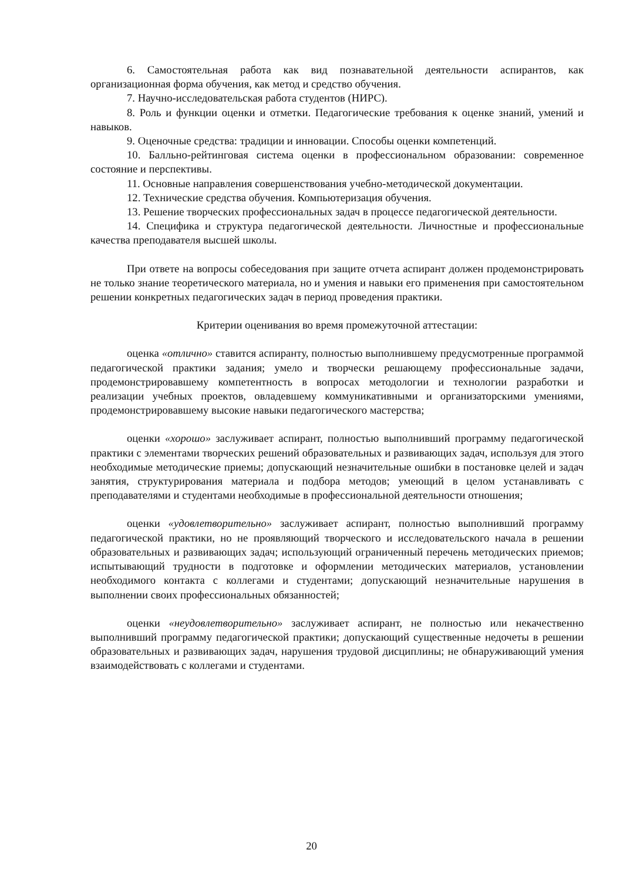6. Самостоятельная работа как вид познавательной деятельности аспирантов, как организационная форма обучения, как метод и средство обучения.
7. Научно-исследовательская работа студентов (НИРС).
8. Роль и функции оценки и отметки. Педагогические требования к оценке знаний, умений и навыков.
9. Оценочные средства: традиции и инновации. Способы оценки компетенций.
10. Балльно-рейтинговая система оценки в профессиональном образовании: современное состояние и перспективы.
11. Основные направления совершенствования учебно-методической документации.
12. Технические средства обучения. Компьютеризация обучения.
13. Решение творческих профессиональных задач в процессе педагогической деятельности.
14. Специфика и структура педагогической деятельности. Личностные и профессиональные качества преподавателя высшей школы.
При ответе на вопросы собеседования при защите отчета аспирант должен продемонстрировать не только знание теоретического материала, но и умения и навыки его применения при самостоятельном решении конкретных педагогических задач в период проведения практики.
Критерии оценивания во время промежуточной аттестации:
оценка «отлично» ставится аспиранту, полностью выполнившему предусмотренные программой педагогической практики задания; умело и творчески решающему профессиональные задачи, продемонстрировавшему компетентность в вопросах методологии и технологии разработки и реализации учебных проектов, овладевшему коммуникативными и организаторскими умениями, продемонстрировавшему высокие навыки педагогического мастерства;
оценки «хорошо» заслуживает аспирант, полностью выполнивший программу педагогической практики с элементами творческих решений образовательных и развивающих задач, используя для этого необходимые методические приемы; допускающий незначительные ошибки в постановке целей и задач занятия, структурирования материала и подбора методов; умеющий в целом устанавливать с преподавателями и студентами необходимые в профессиональной деятельности отношения;
оценки «удовлетворительно» заслуживает аспирант, полностью выполнивший программу педагогической практики, но не проявляющий творческого и исследовательского начала в решении образовательных и развивающих задач; использующий ограниченный перечень методических приемов; испытывающий трудности в подготовке и оформлении методических материалов, установлении необходимого контакта с коллегами и студентами; допускающий незначительные нарушения в выполнении своих профессиональных обязанностей;
оценки «неудовлетворительно» заслуживает аспирант, не полностью или некачественно выполнивший программу педагогической практики; допускающий существенные недочеты в решении образовательных и развивающих задач, нарушения трудовой дисциплины; не обнаруживающий умения взаимодействовать с коллегами и студентами.
20